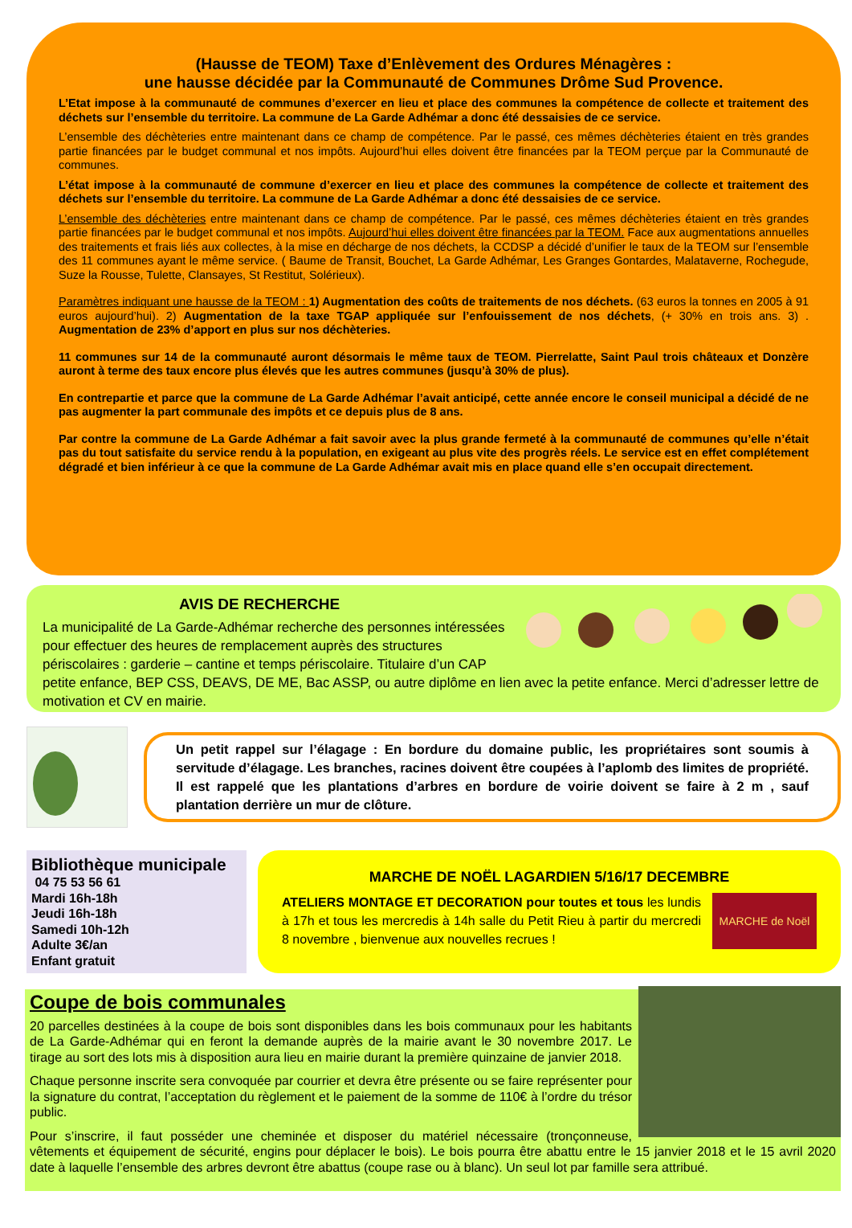(Hausse de TEOM) Taxe d’Enlèvement des Ordures Ménagères :
une hausse décidée par la Communauté de Communes Drôme Sud Provence.
L’Etat impose à la communauté de communes d’exercer en lieu et place des communes la compétence de collecte et traitement des déchets sur l’ensemble du territoire. La commune de La Garde Adhémar a donc été dessaisies de ce service.
L’ensemble des déchèteries entre maintenant dans ce champ de compétence. Par le passé, ces mêmes déchèteries étaient en très grandes partie financées par le budget communal et nos impôts. Aujourd’hui elles doivent être financées par la TEOM perçue par la Communauté de communes.
L’état impose à la communauté de commune d’exercer en lieu et place des communes la compétence de collecte et traitement des déchets sur l’ensemble du territoire. La commune de La Garde Adhémar a donc été dessaisies de ce service.
L’ensemble des déchèteries entre maintenant dans ce champ de compétence. Par le passé, ces mêmes déchèteries étaient en très grandes partie financées par le budget communal et nos impôts. Aujourd’hui elles doivent être financées par la TEOM. Face aux augmentations annuelles des traitements et frais liés aux collectes, à la mise en décharge de nos déchets, la CCDSP a décidé d’unifier le taux de la TEOM sur l’ensemble des 11 communes ayant le même service. ( Baume de Transit, Bouchet, La Garde Adhémar, Les Granges Gontardes, Malataverne, Rochegude, Suze la Rousse, Tulette, Clansayes, St Restitut, Solérieux).
Paramètres indiquant une hausse de la TEOM : 1) Augmentation des coûts de traitements de nos déchets. (63 euros la tonnes en 2005 à 91 euros aujourd’hui). 2) Augmentation de la taxe TGAP appliquée sur l’enfouissement de nos déchets, (+ 30% en trois ans. 3) . Augmentation de 23% d’apport en plus sur nos déchèteries.
11 communes sur 14 de la communauté auront désormais le même taux de TEOM. Pierrelatte, Saint Paul trois châteaux et Donzère auront à terme des taux encore plus élevés que les autres communes (jusqu’à 30% de plus).
En contrepartie et parce que la commune de La Garde Adhémar l’avait anticipé, cette année encore le conseil municipal a décidé de ne pas augmenter la part communale des impôts et ce depuis plus de 8 ans.
Par contre la commune de La Garde Adhémar a fait savoir avec la plus grande fermeté à la communauté de communes qu’elle n’était pas du tout satisfaite du service rendu à la population, en exigeant au plus vite des progrès réels. Le service est en effet complétement dégradé et bien inférieur à ce que la commune de La Garde Adhémar avait mis en place quand elle s’en occupait directement.
AVIS DE RECHERCHE
La municipalité de La Garde-Adhémar recherche des personnes intéressées pour effectuer des heures de remplacement auprès des structures périscolaires : garderie – cantine et temps périscolaire. Titulaire d’un CAP petite enfance, BEP CSS, DEAVS, DE ME, Bac ASSP, ou autre diplôme en lien avec la petite enfance. Merci d’adresser lettre de motivation et CV en mairie.
Un petit rappel sur l’élagage : En bordure du domaine public, les propriétaires sont soumis à servitude d’élagage. Les branches, racines doivent être coupées à l’aplomb des limites de propriété. Il est rappelé que les plantations d’arbres en bordure de voirie doivent se faire à 2 m , sauf plantation derrière un mur de clôture.
Bibliothèque municipale
04 75 53 56 61
Mardi 16h-18h
Jeudi 16h-18h
Samedi 10h-12h
Adulte 3€/an
Enfant gratuit
MARCHE DE NOËL LAGARDIEN 5/16/17 DECEMBRE
ATELIERS MONTAGE ET DECORATION pour toutes et tous les lundis à 17h et tous les mercredis à 14h salle du Petit Rieu à partir du mercredi 8 novembre , bienvenue aux nouvelles recrues !
MARCHE de Noël
Coupe de bois communales
20 parcelles destinées à la coupe de bois sont disponibles dans les bois communaux pour les habitants de La Garde-Adhémar qui en feront la demande auprès de la mairie avant le 30 novembre 2017. Le tirage au sort des lots mis à disposition aura lieu en mairie durant la première quinzaine de janvier 2018.
Chaque personne inscrite sera convoquée par courrier et devra être présente ou se faire représenter pour la signature du contrat, l’acceptation du règlement et le paiement de la somme de 110€ à l’ordre du trésor public.
Pour s’inscrire, il faut posséder une cheminée et disposer du matériel nécessaire (tronçonneuse, vêtements et équipement de sécurité, engins pour déplacer le bois). Le bois pourra être abattu entre le 15 janvier 2018 et le 15 avril 2020 date à laquelle l’ensemble des arbres devront être abattus (coupe rase ou à blanc). Un seul lot par famille sera attribué.